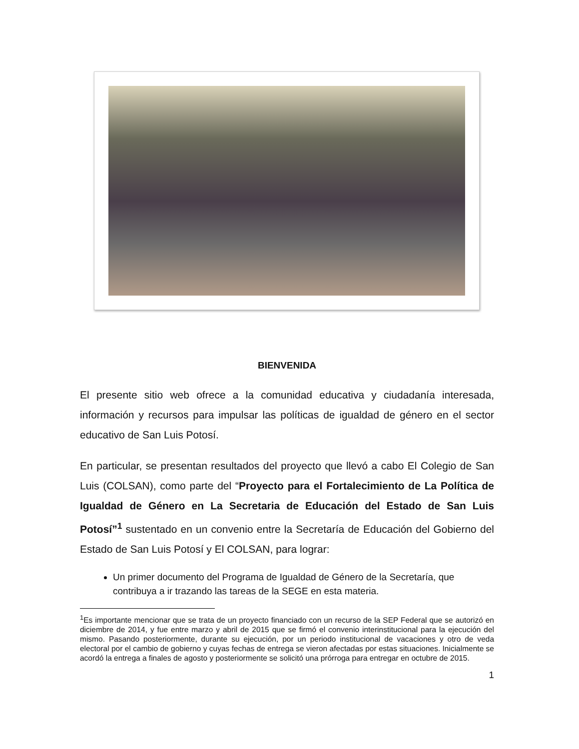BIENVENIDA
El presente sitio web ofrece a la comunidad educativa y ciudadanía interesada, información y recursos para impulsar las políticas de igualdad de género en el sector educativo de San Luis Potosí.
En particular, se presentan resultados del proyecto que llevó a cabo El Colegio de San Luis (COLSAN), como parte del “Proyecto para el Fortalecimiento de La Política de Igualdad de Género en La Secretaria de Educación del Estado de San Luis Potosí”<sup>1</sup> sustentado en un convenio entre la Secretaría de Educación del Gobierno del Estado de San Luis Potosí y El COLSAN, para lograr:
Un primer documento del Programa de Igualdad de Género de la Secretaría, que contribuya a ir trazando las tareas de la SEGE en esta materia.
<sup>1</sup> Es importante mencionar que se trata de un proyecto financiado con un recurso de la SEP Federal que se autorizó en diciembre de 2014, y fue entre marzo y abril de 2015 que se firmó el convenio interinstitucional para la ejecución del mismo. Pasando posteriormente, durante su ejecución, por un periodo institucional de vacaciones y otro de veda electoral por el cambio de gobierno y cuyas fechas de entrega se vieron afectadas por estas situaciones. Inicialmente se acordó la entrega a finales de agosto y posteriormente se solicitó una prórroga para entregar en octubre de 2015.
1